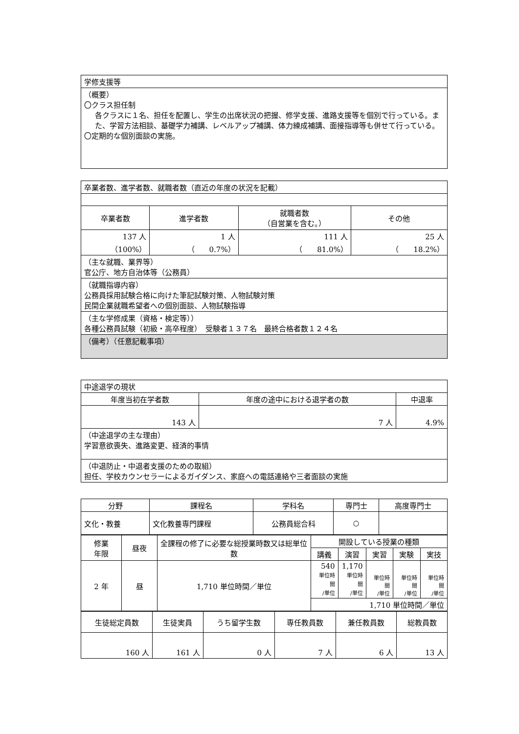| 学修支援等 |
| （概要） 〇クラス担任制 各クラスに１名、担任を配置し、学生の出席状況の把握、修学支援、進路支援等を個別で行っている。また、学習方法相談、基礎学力補講、レベルアップ補講、体力練成補講、面接指導等も併せて行っている。 〇定期的な個別面談の実施。 |
| 卒業者数、進学者数、就職者数（直近の年度の状況を記載） | | | |
| 卒業者数 | 進学者数 | 就職者数 （自営業を含む。） | その他 |
| 137 人 （100%） | 1 人 （ 0.7%） | 111 人 （ 81.0%） | 25 人 （ 18.2%） |
| （主な就職、業界等） 官公庁、地方自治体等（公務員） | | | |
| （就職指導内容） 公務員採用試験合格に向けた筆記試験対策、人物試験対策 民間企業就職希望者への個別面談、人物試験指導 | | | |
| （主な学修成果（資格・検定等）） 各種公務員試験（初級・高卒程度） 受験者１３７名 最終合格者数１２４名 | | | |
| （備考）（任意記載事項） | | | |
| 中途退学の現状 | | |
| 年度当初在学者数 | 年度の途中における退学者の数 | 中退率 |
| 143 人 | 7 人 | 4.9% |
| （中途退学の主な理由） 学習意欲喪失、進路変更、経済的事情 | | |
| （中退防止・中退者支援のための取組） 担任、学校カウンセラーによるガイダンス、家庭への電話連絡や三者面談の実施 | | |
| 分野 | 課程名 | 学科名 | 専門士 | 高度専門士 |
| --- | --- | --- | --- | --- |
| 文化・教養 | 文化教養専門課程 | 公務員総合科 | ○ | |
| 修業 年限 | 昼夜 | 全課程の修了に必要な総授業時数又は総単位数 | 開設している授業の種類 | | | | |
| | | | 講義 | 演習 | 実習 | 実験 | 実技 |
| 2 年 | 昼 | 1,710 単位時間／単位 | 540 単位時間 /単位 | 1,170 単位時間 /単位 | 単位時間 /単位 | 単位時間 /単位 | 単位時間 /単位 |
| | | | 1,710 単位時間／単位 | | | | |
| 生徒総定員数 | 生徒実員 | うち留学生数 | 専任教員数 | 兼任教員数 | 総教員数 |
| --- | --- | --- | --- | --- | --- |
| 160 人 | 161 人 | 0 人 | 7 人 | 6 人 | 13 人 |